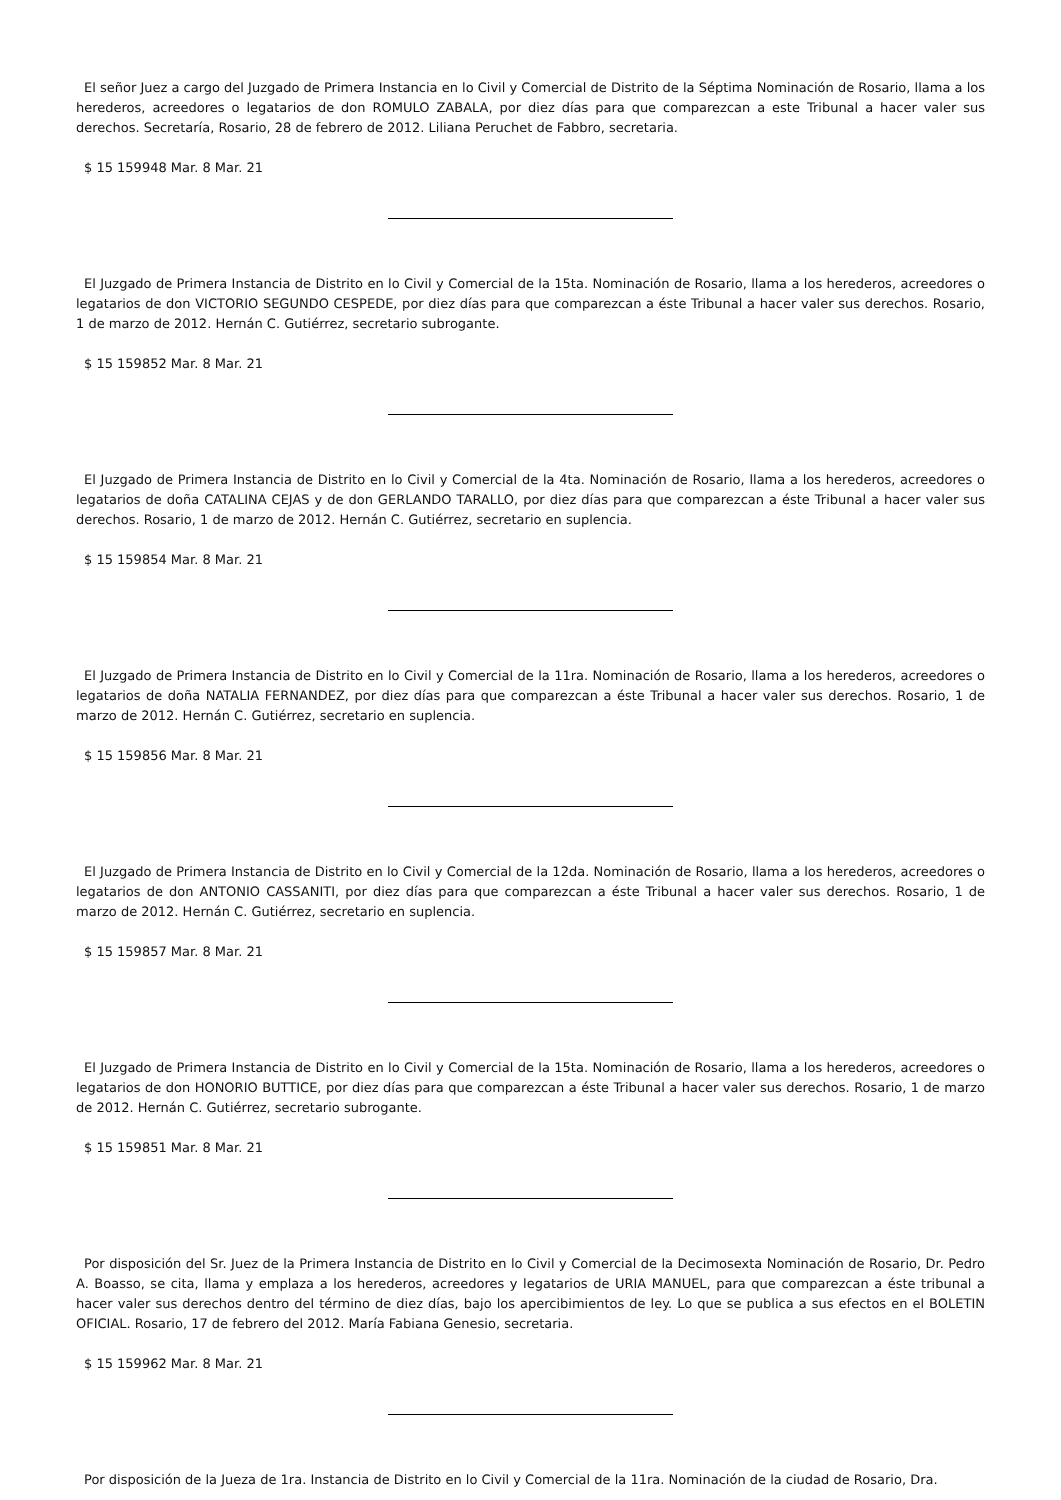El señor Juez a cargo del Juzgado de Primera Instancia en lo Civil y Comercial de Distrito de la Séptima Nominación de Rosario, llama a los herederos, acreedores o legatarios de don ROMULO ZABALA, por diez días para que comparezcan a este Tribunal a hacer valer sus derechos. Secretaría, Rosario, 28 de febrero de 2012. Liliana Peruchet de Fabbro, secretaria.
$ 15 159948 Mar. 8 Mar. 21
El Juzgado de Primera Instancia de Distrito en lo Civil y Comercial de la 15ta. Nominación de Rosario, llama a los herederos, acreedores o legatarios de don VICTORIO SEGUNDO CESPEDE, por diez días para que comparezcan a éste Tribunal a hacer valer sus derechos. Rosario, 1 de marzo de 2012. Hernán C. Gutiérrez, secretario subrogante.
$ 15 159852 Mar. 8 Mar. 21
El Juzgado de Primera Instancia de Distrito en lo Civil y Comercial de la 4ta. Nominación de Rosario, llama a los herederos, acreedores o legatarios de doña CATALINA CEJAS y de don GERLANDO TARALLO, por diez días para que comparezcan a éste Tribunal a hacer valer sus derechos. Rosario, 1 de marzo de 2012. Hernán C. Gutiérrez, secretario en suplencia.
$ 15 159854 Mar. 8 Mar. 21
El Juzgado de Primera Instancia de Distrito en lo Civil y Comercial de la 11ra. Nominación de Rosario, llama a los herederos, acreedores o legatarios de doña NATALIA FERNANDEZ, por diez días para que comparezcan a éste Tribunal a hacer valer sus derechos. Rosario, 1 de marzo de 2012. Hernán C. Gutiérrez, secretario en suplencia.
$ 15 159856 Mar. 8 Mar. 21
El Juzgado de Primera Instancia de Distrito en lo Civil y Comercial de la 12da. Nominación de Rosario, llama a los herederos, acreedores o legatarios de don ANTONIO CASSANITI, por diez días para que comparezcan a éste Tribunal a hacer valer sus derechos. Rosario, 1 de marzo de 2012. Hernán C. Gutiérrez, secretario en suplencia.
$ 15 159857 Mar. 8 Mar. 21
El Juzgado de Primera Instancia de Distrito en lo Civil y Comercial de la 15ta. Nominación de Rosario, llama a los herederos, acreedores o legatarios de don HONORIO BUTTICE, por diez días para que comparezcan a éste Tribunal a hacer valer sus derechos. Rosario, 1 de marzo de 2012. Hernán C. Gutiérrez, secretario subrogante.
$ 15 159851 Mar. 8 Mar. 21
Por disposición del Sr. Juez de la Primera Instancia de Distrito en lo Civil y Comercial de la Decimosexta Nominación de Rosario, Dr. Pedro A. Boasso, se cita, llama y emplaza a los herederos, acreedores y legatarios de URIA MANUEL, para que comparezcan a éste tribunal a hacer valer sus derechos dentro del término de diez días, bajo los apercibimientos de ley. Lo que se publica a sus efectos en el BOLETIN OFICIAL. Rosario, 17 de febrero del 2012. María Fabiana Genesio, secretaria.
$ 15 159962 Mar. 8 Mar. 21
Por disposición de la Jueza de 1ra. Instancia de Distrito en lo Civil y Comercial de la 11ra. Nominación de la ciudad de Rosario, Dra.